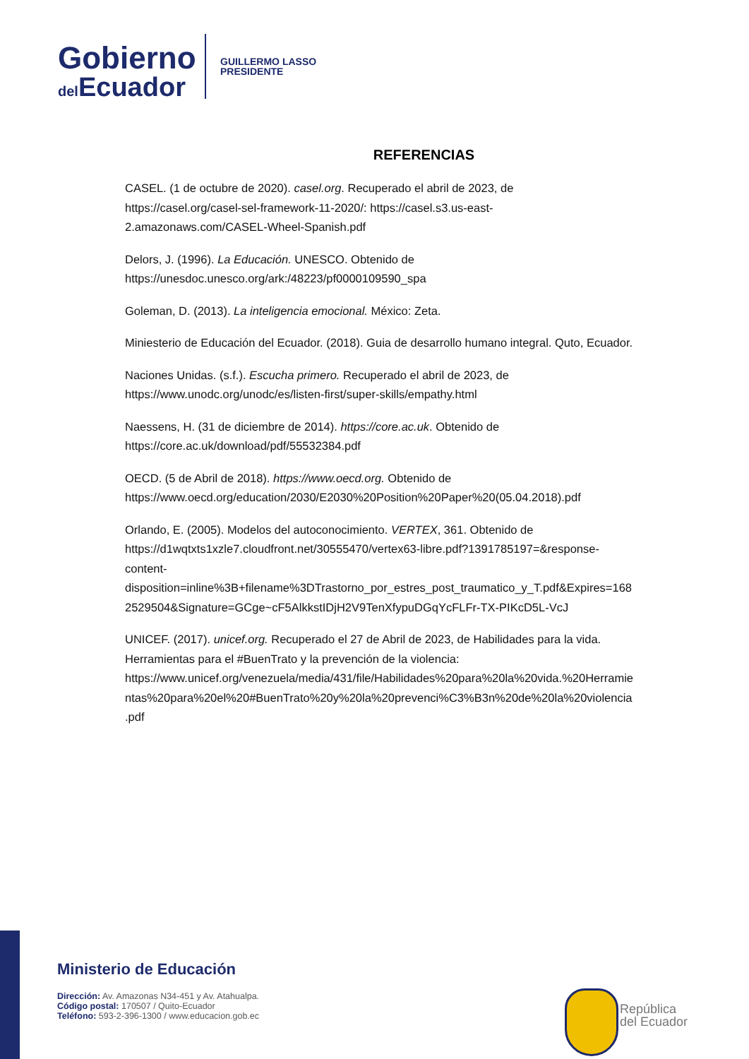Gobierno
del Ecuador
GUILLERMO LASSO
PRESIDENTE
REFERENCIAS
CASEL. (1 de octubre de 2020). casel.org. Recuperado el abril de 2023, de https://casel.org/casel-sel-framework-11-2020/: https://casel.s3.us-east-2.amazonaws.com/CASEL-Wheel-Spanish.pdf
Delors, J. (1996). La Educación. UNESCO. Obtenido de https://unesdoc.unesco.org/ark:/48223/pf0000109590_spa
Goleman, D. (2013). La inteligencia emocional. México: Zeta.
Miniesterio de Educación del Ecuador. (2018). Guia de desarrollo humano integral. Quto, Ecuador.
Naciones Unidas. (s.f.). Escucha primero. Recuperado el abril de 2023, de https://www.unodc.org/unodc/es/listen-first/super-skills/empathy.html
Naessens, H. (31 de diciembre de 2014). https://core.ac.uk. Obtenido de https://core.ac.uk/download/pdf/55532384.pdf
OECD. (5 de Abril de 2018). https://www.oecd.org. Obtenido de https://www.oecd.org/education/2030/E2030%20Position%20Paper%20(05.04.2018).pdf
Orlando, E. (2005). Modelos del autoconocimiento. VERTEX, 361. Obtenido de https://d1wqtxts1xzle7.cloudfront.net/30555470/vertex63-libre.pdf?1391785197=&response-content-disposition=inline%3B+filename%3DTrastorno_por_estres_post_traumatico_y_T.pdf&Expires=1682529504&Signature=GCge~cF5AlkkstIDjH2V9TenXfypuDGqYcFLFr-TX-PIKcD5L-VcJ
UNICEF. (2017). unicef.org. Recuperado el 27 de Abril de 2023, de Habilidades para la vida. Herramientas para el #BuenTrato y la prevención de la violencia: https://www.unicef.org/venezuela/media/431/file/Habilidades%20para%20la%20vida.%20Herramientas%20para%20el%20#BuenTrato%20y%20la%20prevenci%C3%B3n%20de%20la%20violencia.pdf
Ministerio de Educación
Dirección: Av. Amazonas N34-451 y Av. Atahualpa.
Código postal: 170507 / Quito-Ecuador
Teléfono: 593-2-396-1300 / www.educacion.gob.ec
República
del Ecuador